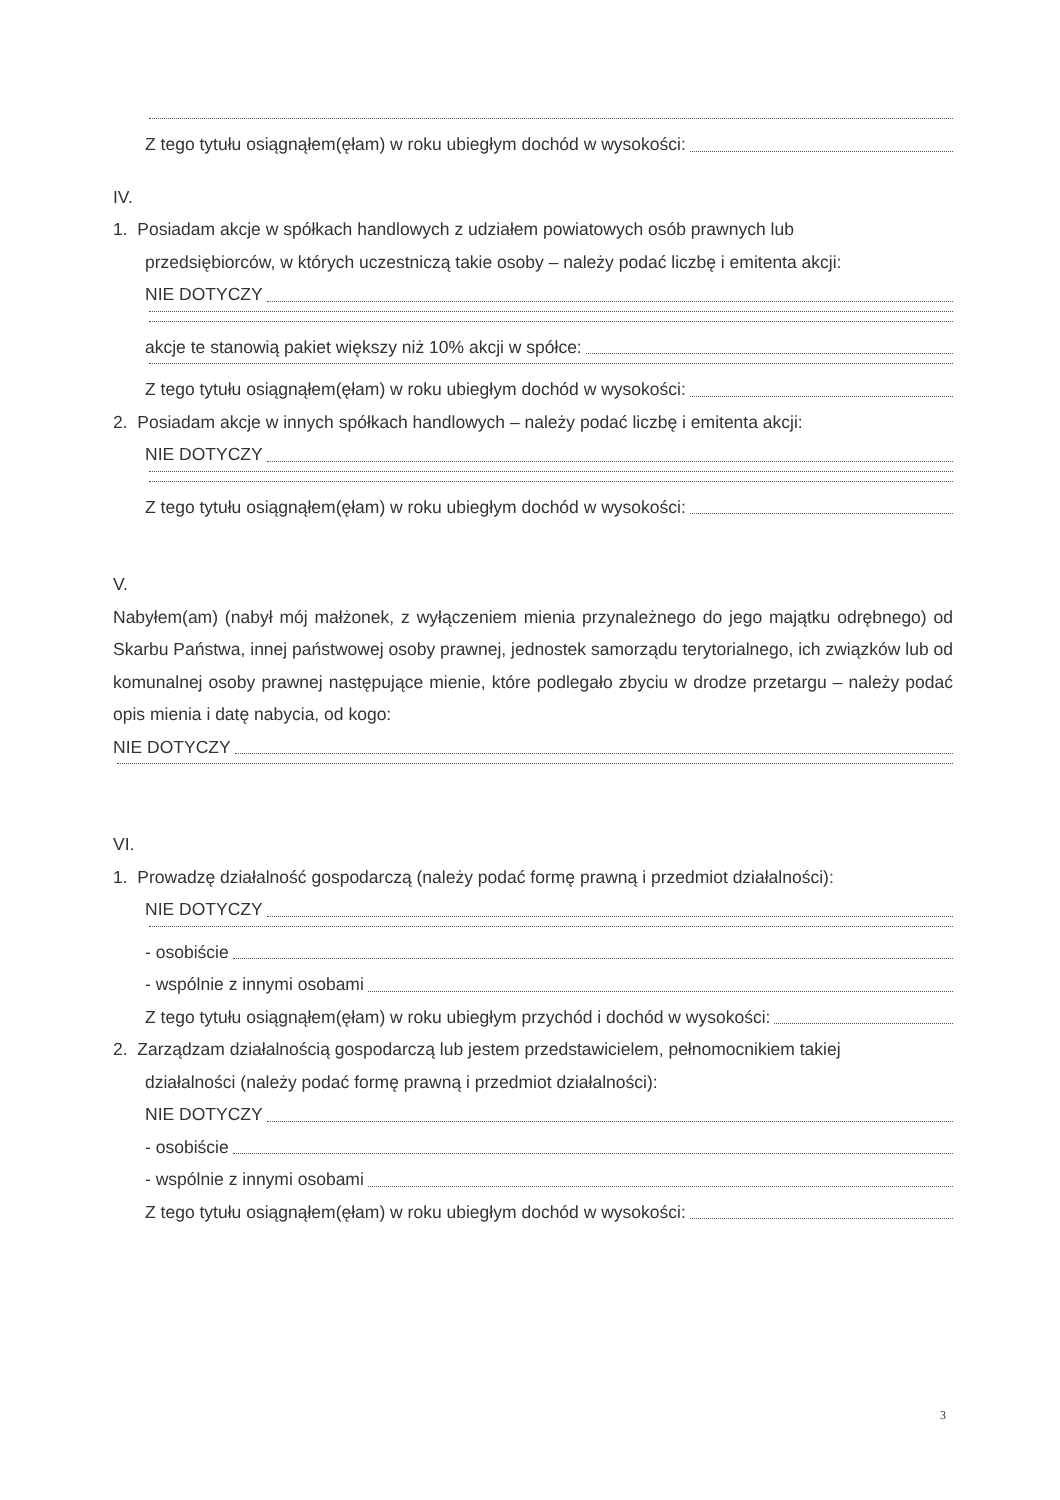Z tego tytułu osiągnąłem(ęłam) w roku ubiegłym dochód w wysokości:
IV.
1. Posiadam akcje w spółkach handlowych z udziałem powiatowych osób prawnych lub
przedsiębiorców, w których uczestniczą takie osoby – należy podać liczbę i emitenta akcji:
NIE DOTYCZY
akcje te stanowią pakiet większy niż 10% akcji w spółce:
Z tego tytułu osiągnąłem(ęłam) w roku ubiegłym dochód w wysokości:
2. Posiadam akcje w innych spółkach handlowych – należy podać liczbę i emitenta akcji:
NIE DOTYCZY
Z tego tytułu osiągnąłem(ęłam) w roku ubiegłym dochód w wysokości:
V.
Nabyłem(am) (nabył mój małżonek, z wyłączeniem mienia przynależnego do jego majątku odrębnego) od Skarbu Państwa, innej państwowej osoby prawnej, jednostek samorządu terytorialnego, ich związków lub od komunalnej osoby prawnej następujące mienie, które podlegało zbyciu w drodze przetargu – należy podać opis mienia i datę nabycia, od kogo:
NIE DOTYCZY
VI.
1. Prowadzę działalność gospodarczą (należy podać formę prawną i przedmiot działalności):
NIE DOTYCZY
- osobiście
- wspólnie z innymi osobami
Z tego tytułu osiągnąłem(ęłam) w roku ubiegłym przychód i dochód w wysokości:
2. Zarządzam działalnością gospodarczą lub jestem przedstawicielem, pełnomocnikiem takiej
działalności (należy podać formę prawną i przedmiot działalności):
NIE DOTYCZY
- osobiście
- wspólnie z innymi osobami
Z tego tytułu osiągnąłem(ęłam) w roku ubiegłym dochód w wysokości:
3